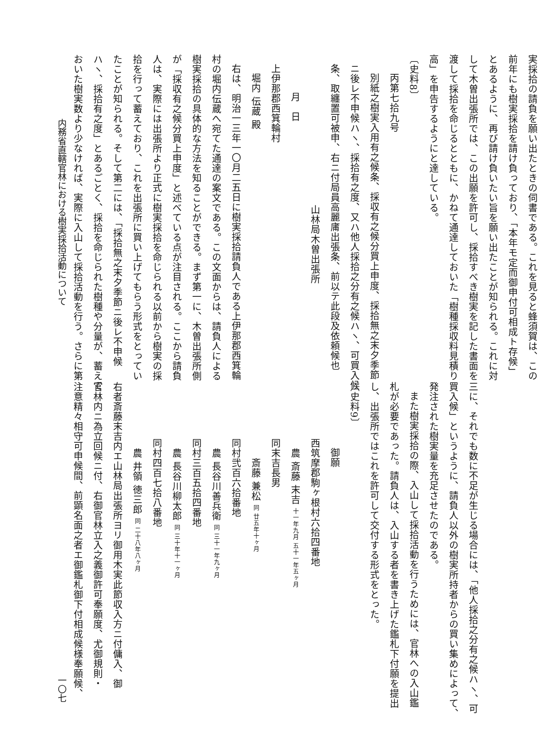実採拾の請負を願い出たときの伺書である。これを見ると蜂須賀は、この
前年にも樹実採拾を請け負っており、「本年モ定而御申付可相成ト存候」
とあるように、再び請け負いたい旨を願い出たことが知られる。これに対
して木曽出張所では、この出願を許可し、採拾すべき樹実を記した書面を
渡して採拾を命じるとともに、かねて通達しておいた「樹種採収料見積り
高」を申告するようにと達している。
〔史料8〕
丙第七拾九号
別紙之樹実入用有之候条、採収有之候分買上申度、採拾無之末夕季節
ニ後レ不申候ハヽ、採拾有之度、又ハ他人採拾之分有之候ハヽ、可買入候
条、取纏置可被申、右ニ付局員高麗庯出張条、前以テ此段及依頼候也
山林局木曽出張所
月　日
上伊那郡西箕輪村
堀内 伝蔵 殿
右は、明治一三年一〇月二五日に樹実採拾請負人である上伊那郡西箕輪
村の堀内伝蔵へ宛てた通達の案文である。この文面からは、請負人による
樹実採拾の具体的な方法を知ることができる。まず第一に、木曽出張所側
が「採収有之候分買上申度」と述べている点が注目される。ここから請負
人は、実際には出張所より正式に樹実採拾を命じられる以前から樹実の採
拾を行って蓄えており、これを出張所に買い上げてもらう形式をとってい
たことが知られる。そして第二には、「採拾無之末夕季節ニ後レ不申候
ハヽ、採拾有之度」とあるごとく、採拾を命じられた樹種や分量が、蓄えて
おいた樹実数より少なければ、実際に入山して採拾活動を行う。さらに第
三に、それでも数に不足が生じる場合には、「他人採拾之分有之候ハヽ、可
買入候」というように、請負人以外の樹実所持者からの買い集めによって、
発注された樹実量を充足させたのである。
また樹実採拾の際、入山して採拾活動を行うためには、官林への入山鑑
札が必要であった。請負人は、入山する者を書き上げた鑑札下付願を提出
し、出張所ではこれを許可して交付する形式をとった。
〔史料9〕
御願
西筑摩郡駒ヶ根村六拾四番地
　農 斎藤 末吉 十一年九月 五十一年五ヶ月
同末吉長男
　　斎藤 兼松 同 廿五年十ヶ月
同村弐百六拾番地
　農 長谷川善兵衛 同 三十一年九ヶ月
同村三百五拾四番地
　農 長谷川柳太郎 同 三十年十一ヶ月
同村四百七拾八番地
　農 井領 徳三郎 同 二十八年八ヶ月
右者斎藤末吉内エ山林局出張所ヨリ御用木実此節収入方ニ付傭入、御
官林内ニ為立回候ニ付、右御官林立入之義御許可奉願度、尤御規則・
注意精々相守可申候間、前顕名面之者エ御鑑札御下付相成候様奉願候、
内務省直轄官林における樹実採拾活動について
一〇七